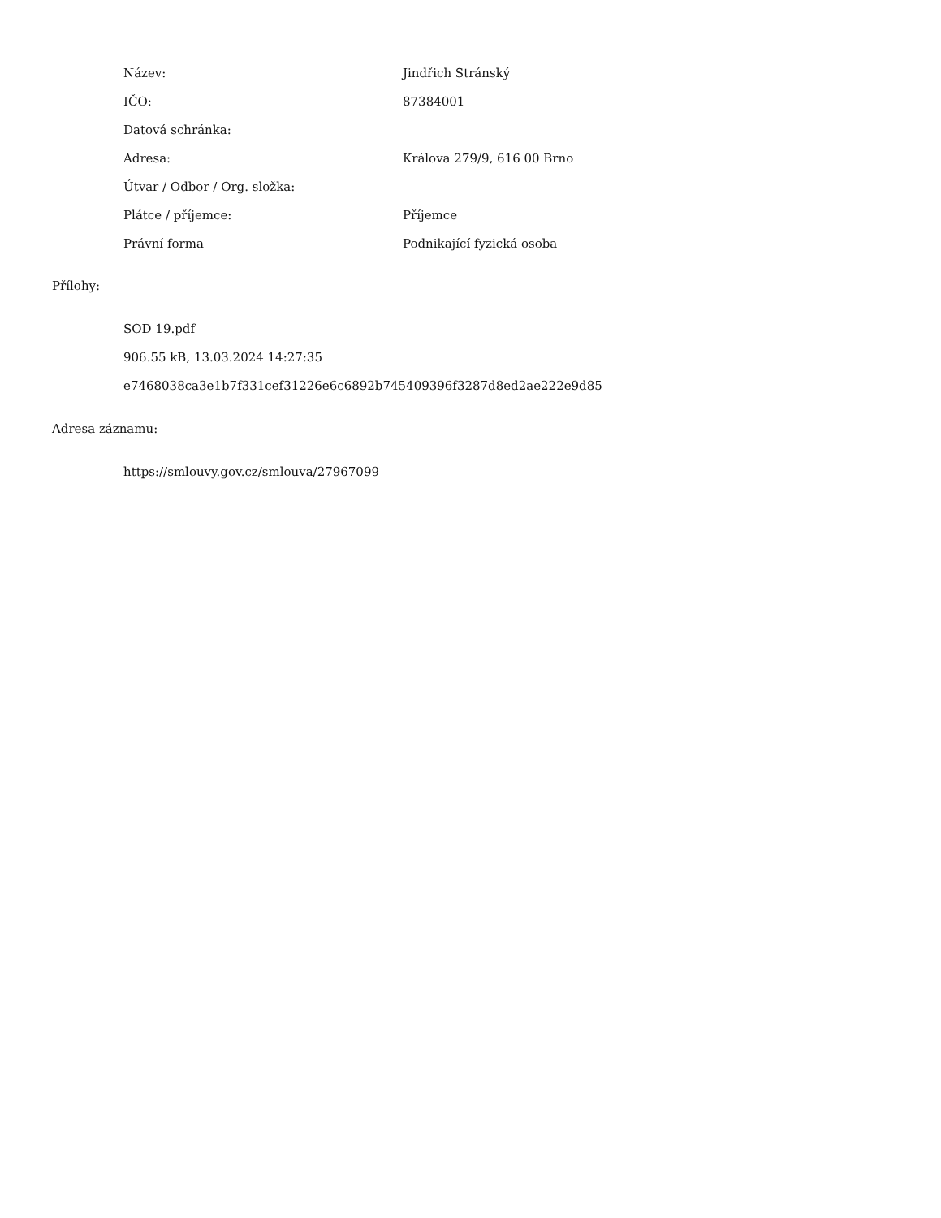| Název: | Jindřich Stránský |
| IČO: | 87384001 |
| Datová schránka: | |
| Adresa: | Králova 279/9, 616 00 Brno |
| Útvar / Odbor / Org. složka: | |
| Plátce / příjemce: | Příjemce |
| Právní forma | Podnikající fyzická osoba |
Přílohy:
SOD 19.pdf
906.55 kB, 13.03.2024 14:27:35
e7468038ca3e1b7f331cef31226e6c6892b745409396f3287d8ed2ae222e9d85
Adresa záznamu:
https://smlouvy.gov.cz/smlouva/27967099